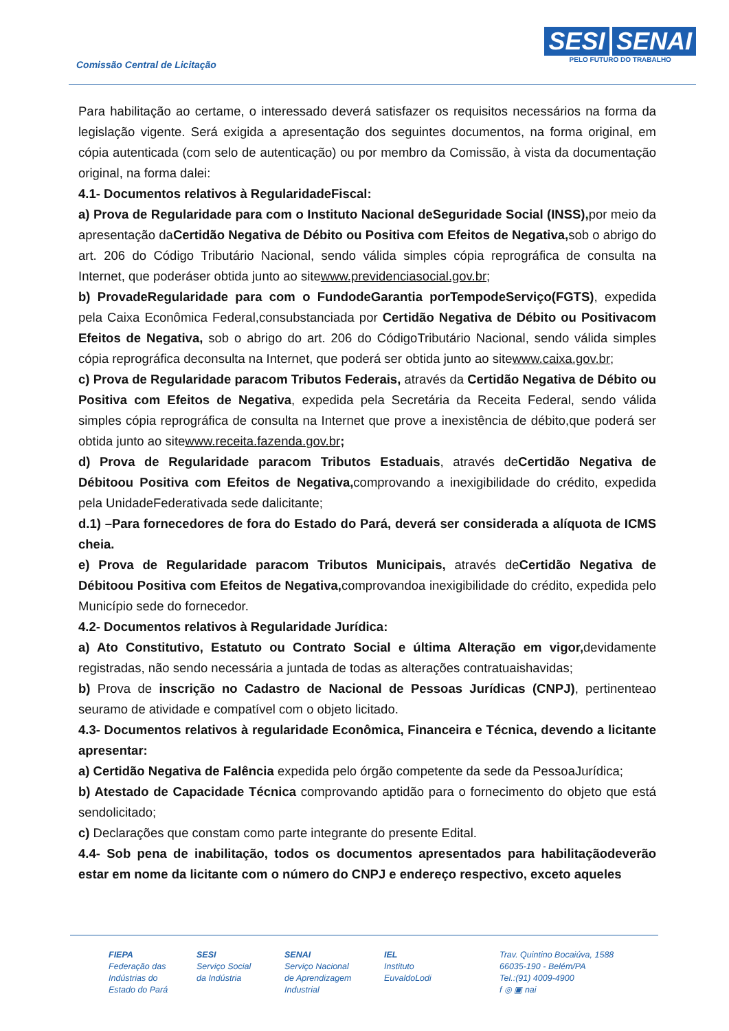Comissão Central de Licitação
SESI SENAI
PELO FUTURO DO TRABALHO
Para habilitação ao certame, o interessado deverá satisfazer os requisitos necessários na forma da legislação vigente. Será exigida a apresentação dos seguintes documentos, na forma original, em cópia autenticada (com selo de autenticação) ou por membro da Comissão, à vista da documentação original, na forma dalei:
4.1- Documentos relativos à RegularidadeFiscal:
a) Prova de Regularidade para com o Instituto Nacional deSeguridade Social (INSS), por meio da apresentação daCertidão Negativa de Débito ou Positiva com Efeitos de Negativa, sob o abrigo do art. 206 do Código Tributário Nacional, sendo válida simples cópia reprográfica de consulta na Internet, que poderáser obtida junto ao sitewww.previdenciasocial.gov.br;
b) ProvadeRegularidade para com o FundodeGarantia porTempodeServiço(FGTS), expedida pela Caixa Econômica Federal,consubstanciada por Certidão Negativa de Débito ou Positivacom Efeitos de Negativa, sob o abrigo do art. 206 do CódigoTributário Nacional, sendo válida simples cópia reprográfica deconsulta na Internet, que poderá ser obtida junto ao sitewww.caixa.gov.br;
c) Prova de Regularidade paracom Tributos Federais, através da Certidão Negativa de Débito ou Positiva com Efeitos de Negativa, expedida pela Secretária da Receita Federal, sendo válida simples cópia reprográfica de consulta na Internet que prove a inexistência de débito,que poderá ser obtida junto ao sitewww.receita.fazenda.gov.br;
d) Prova de Regularidade paracom Tributos Estaduais, através deCertidão Negativa de Débitoou Positiva com Efeitos de Negativa, comprovando a inexigibilidade do crédito, expedida pela UnidadeFederativada sede dalicitante;
d.1) –Para fornecedores de fora do Estado do Pará, deverá ser considerada a alíquota de ICMS cheia.
e) Prova de Regularidade paracom Tributos Municipais, através deCertidão Negativa de Débitoou Positiva com Efeitos de Negativa, comprovandoa inexigibilidade do crédito, expedida pelo Município sede do fornecedor.
4.2- Documentos relativos à Regularidade Jurídica:
a) Ato Constitutivo, Estatuto ou Contrato Social e última Alteração em vigor, devidamente registradas, não sendo necessária a juntada de todas as alterações contratuaishavidas;
b) Prova de inscrição no Cadastro de Nacional de Pessoas Jurídicas (CNPJ), pertinenteao seuramo de atividade e compatível com o objeto licitado.
4.3- Documentos relativos à regularidade Econômica, Financeira e Técnica, devendo a licitante apresentar:
a) Certidão Negativa de Falência expedida pelo órgão competente da sede da PessoaJurídica;
b) Atestado de Capacidade Técnica comprovando aptidão para o fornecimento do objeto que está sendolicitado;
c) Declarações que constam como parte integrante do presente Edital.
4.4- Sob pena de inabilitação, todos os documentos apresentados para habilitaçãodeverão estar em nome da licitante com o número do CNPJ e endereço respectivo, exceto aqueles
FIEPA
Federação das
Indústrias do
Estado do Pará
SESI
Serviço Social
da Indústria
SENAI
Serviço Nacional
de Aprendizagem
Industrial
IEL
Instituto
EuvaldoLodi
Trav. Quintino Bocaiúva, 1588
66035-190 - Belém/PA
Tel.:(91) 4009-4900
f ◎ ▣ nai